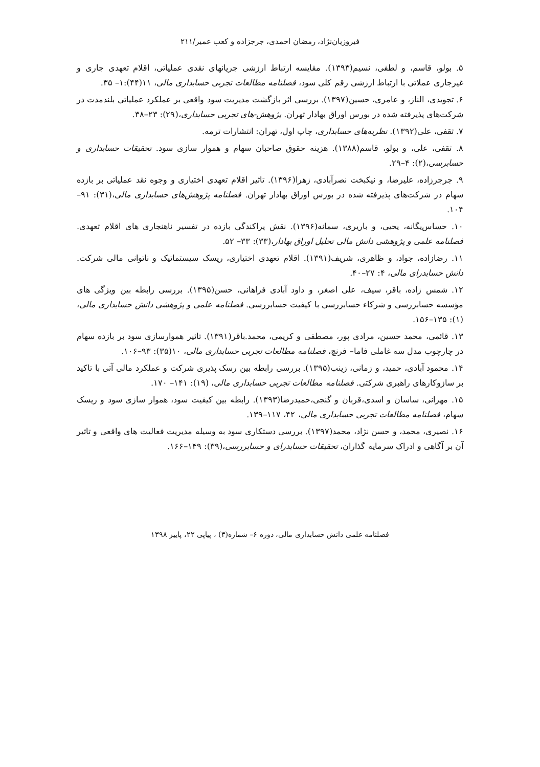فیروزیان‌نژاد، رمضان احمدی، جرجزاده و کعب عمیر/۲۱۱
۵. بولو، قاسم، و لطفی، نسیم(۱۳۹۳). مقایسه ارتباط ارزشی جریانهای نقدی عملیاتی، اقلام تعهدی جاری و غیرجاری عملاتی با ارتباط ارزشی رقم کلی سود، فصلنامه مطالعات تجربی حسابداری مالی، ۱۱(۴۴):۱– ۳۵.
۶. تجویدی، الناز، و عامری، حسین(۱۳۹۷). بررسی اثر بازگشت مدیریت سود واقعی بر عملکرد عملیاتی بلندمدت در شرکت‌های پذیرفته شده در بورس اوراق بهادار تهران. پژوهش-های تجربی حسابداری،(۲۹): ۲۳–۳۸.
۷. ثقفی، علی(۱۳۹۲). نظریه‌های حسابداری، چاپ اول، تهران: انتشارات ترمه.
۸. ثقفی، علی، و بولو، قاسم(۱۳۸۸). هزینه حقوق صاحبان سهام و هموار سازی سود. تحقیقات حسابداری و حسابرسی،(۲): ۴–۲۹.
۹. جرجرزاده، علیرضا، و نیکبخت نصرآبادی، زهرا(۱۳۹۶). تاثیر اقلام تعهدی اختیاری و وجوه نقد عملیاتی بر بازده سهام در شرکت‌های پذیرفته شده در بورس اوراق بهادار تهران. فصلنامه پژوهش‌های حسابداری مالی،(۳۱): ۹۱–۱۰۴.
۱۰. حساس‌یگانه، یحیی، و باریری، سمانه(۱۳۹۶). نقش پراکندگی بازده در تفسیر ناهنجاری های اقلام تعهدی. فصلنامه علمی و پژوهشی دانش مالی تحلیل اوراق بهادار،(۳۳): ۳۳– ۵۲.
۱۱. رضازاده، جواد، و ظاهری، شریف(۱۳۹۱). اقلام تعهدی اختیاری، ریسک سیستماتیک و ناتوانی مالی شرکت. دانش حسابدرای مالی، ۴: ۲۷–۴۰.
۱۲. شمس زاده، باقر، سیف، علی اصغر، و داود آبادی فراهانی، حسن(۱۳۹۵). بررسی رابطه بین ویژگی های مؤسسه حسابررسی و شرکاء حسابررسی با کیفیت حسابررسی. فصلنامه علمی و پژوهشی دانش حسابداری مالی، (۱): ۱۳۵–۱۵۶.
۱۳. قائمی، محمد حسین، مرادی پور، مصطفی و کریمی، محمد.باقر(۱۳۹۱). تاثیر هموارسازی سود بر بازده سهام در چارچوب مدل سه غاملی فاما– فرنچ، فصلنامه مطالعات تجربی حسابداری مالی، ۱۰(۳۵): ۹۳–۱۰۶.
۱۴. محمود آبادی، حمید، و زمانی، زینب(۱۳۹۵). بررسی رابطه بین رسک پذیری شرکت و عملکرد مالی آتی با تاکید بر سازوکارهای راهبری شرکتی. فصلنامه مطالعات تجربی حسابداری مالی، (۱۹): ۱۴۱– ۱۷۰.
۱۵. مهرانی، ساسان و اسدی،قربان و گنجی،حمیدرضا(۱۳۹۳). رابطه بین کیفیت سود، هموار سازی سود و ریسک سهام، فصلنامه مطالعات تجربی حسابداری مالی، ۴۲، ۱۱۷–۱۳۹.
۱۶. نصیری، محمد، و حسن نژاد، محمد(۱۳۹۷). بررسی دستکاری سود به وسیله مدیریت فعالیت های واقعی و تاثیر آن بر آگاهی و ادراک سرمایه گذاران، تحقیقات حسابدرای و حسابررسی،(۳۹): ۱۴۹–۱۶۶.
فصلنامه علمی دانش حسابداری مالی، دوره ۶– شماره(۳) ، پیاپی ۲۲، پاییز ۱۳۹۸